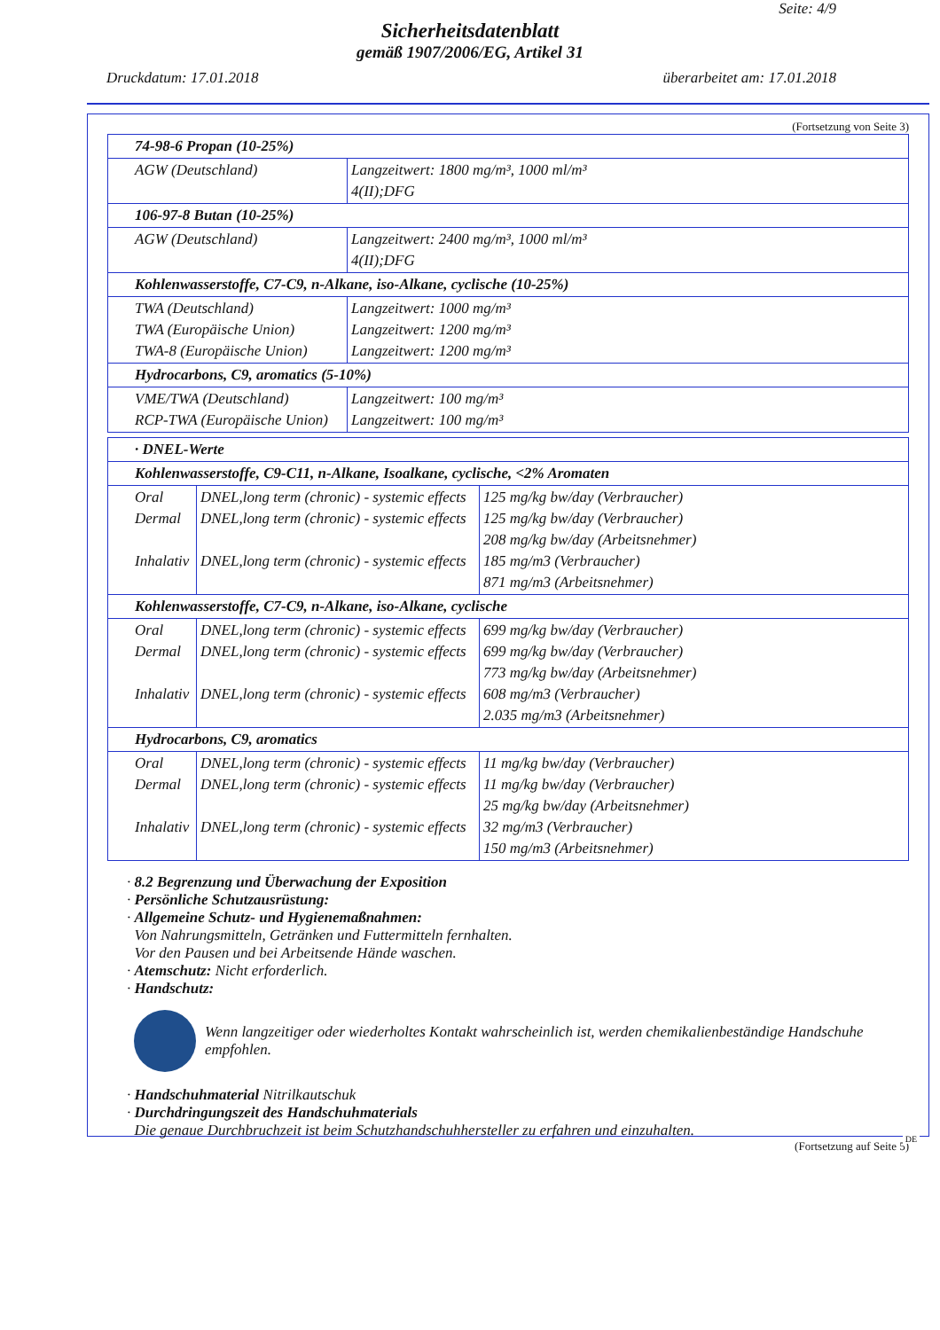Seite: 4/9
Sicherheitsdatenblatt
gemäß 1907/2006/EG, Artikel 31
Druckdatum: 17.01.2018 überarbeitet am: 17.01.2018
(Fortsetzung von Seite 3)
| 74-98-6 Propan (10-25%) | |
| AGW (Deutschland) | Langzeitwert: 1800 mg/m³, 1000 ml/m³ 4(II);DFG |
| 106-97-8 Butan (10-25%) | |
| AGW (Deutschland) | Langzeitwert: 2400 mg/m³, 1000 ml/m³ 4(II);DFG |
| Kohlenwasserstoffe, C7-C9, n-Alkane, iso-Alkane, cyclische (10-25%) | |
| TWA (Deutschland) TWA (Europäische Union) TWA-8 (Europäische Union) | Langzeitwert: 1000 mg/m³ Langzeitwert: 1200 mg/m³ Langzeitwert: 1200 mg/m³ |
| Hydrocarbons, C9, aromatics (5-10%) | |
| VME/TWA (Deutschland) RCP-TWA (Europäische Union) | Langzeitwert: 100 mg/m³ Langzeitwert: 100 mg/m³ |
| · DNEL-Werte | | |
| Kohlenwasserstoffe, C9-C11, n-Alkane, Isoalkane, cyclische, <2% Aromaten | | |
| Oral Dermal Inhalativ | DNEL,long term (chronic) - systemic effects DNEL,long term (chronic) - systemic effects DNEL,long term (chronic) - systemic effects | 125 mg/kg bw/day (Verbraucher) 125 mg/kg bw/day (Verbraucher) 208 mg/kg bw/day (Arbeitsnehmer) 185 mg/m3 (Verbraucher) 871 mg/m3 (Arbeitsnehmer) |
| Kohlenwasserstoffe, C7-C9, n-Alkane, iso-Alkane, cyclische | | |
| Oral Dermal Inhalativ | DNEL,long term (chronic) - systemic effects DNEL,long term (chronic) - systemic effects DNEL,long term (chronic) - systemic effects | 699 mg/kg bw/day (Verbraucher) 699 mg/kg bw/day (Verbraucher) 773 mg/kg bw/day (Arbeitsnehmer) 608 mg/m3 (Verbraucher) 2.035 mg/m3 (Arbeitsnehmer) |
| Hydrocarbons, C9, aromatics | | |
| Oral Dermal Inhalativ | DNEL,long term (chronic) - systemic effects DNEL,long term (chronic) - systemic effects DNEL,long term (chronic) - systemic effects | 11 mg/kg bw/day (Verbraucher) 11 mg/kg bw/day (Verbraucher) 25 mg/kg bw/day (Arbeitsnehmer) 32 mg/m3 (Verbraucher) 150 mg/m3 (Arbeitsnehmer) |
· 8.2 Begrenzung und Überwachung der Exposition
· Persönliche Schutzausrüstung:
· Allgemeine Schutz- und Hygienemaßnahmen:
Von Nahrungsmitteln, Getränken und Futtermitteln fernhalten.
Vor den Pausen und bei Arbeitsende Hände waschen.
· Atemschutz: Nicht erforderlich.
· Handschutz:
Wenn langzeitiger oder wiederholtes Kontakt wahrscheinlich ist, werden chemikalienbeständige Handschuhe empfohlen.
· Handschuhmaterial Nitrilkautschuk
· Durchdringungszeit des Handschuhmaterials
Die genaue Durchbruchzeit ist beim Schutzhandschuhhersteller zu erfahren und einzuhalten.
(Fortsetzung auf Seite 5)
DE